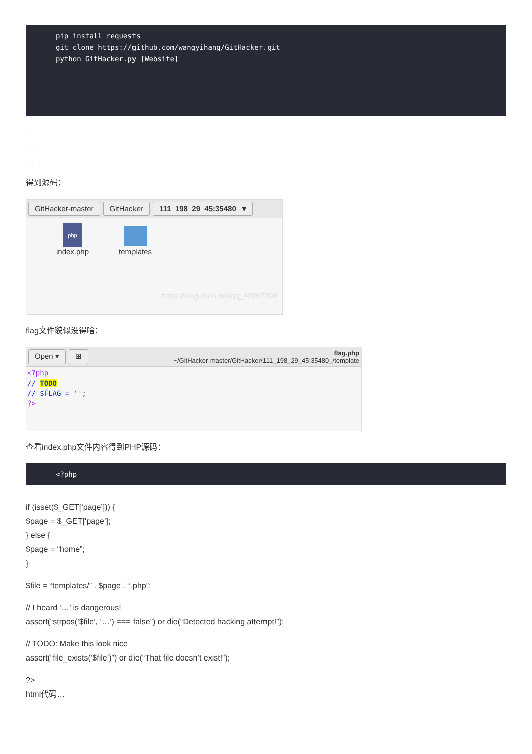pip install requests
git clone https://github.com/wangyihang/GitHacker.git
python GitHacker.py [Website]
1
2
3
得到源码：
GitHacker-master GitHacker 111_198_29_45:35480_ ▾
php
index.php
templates
https://blog.csdn.net/qq_42967398
flag文件貌似没得啥：
Open ▾ ⊞ flag.php
~/GitHacker-master/GitHacker/111_198_29_45:35480_/template
<?php
// TODO
// $FLAG = '';
?>
查看index.php文件内容得到PHP源码：
<?php
if (isset($_GET[‘page’])) {
$page = $_GET[‘page’];
} else {
$page = “home”;
}
$file = “templates/” . $page . “.php”;
// I heard ‘…’ is dangerous!
assert(“strpos(’$file’, ‘…’) === false”) or die(“Detected hacking attempt!”);
// TODO: Make this look nice
assert(“file_exists(’$file’)”) or die(“That file doesn’t exist!”);
?>
html代码…